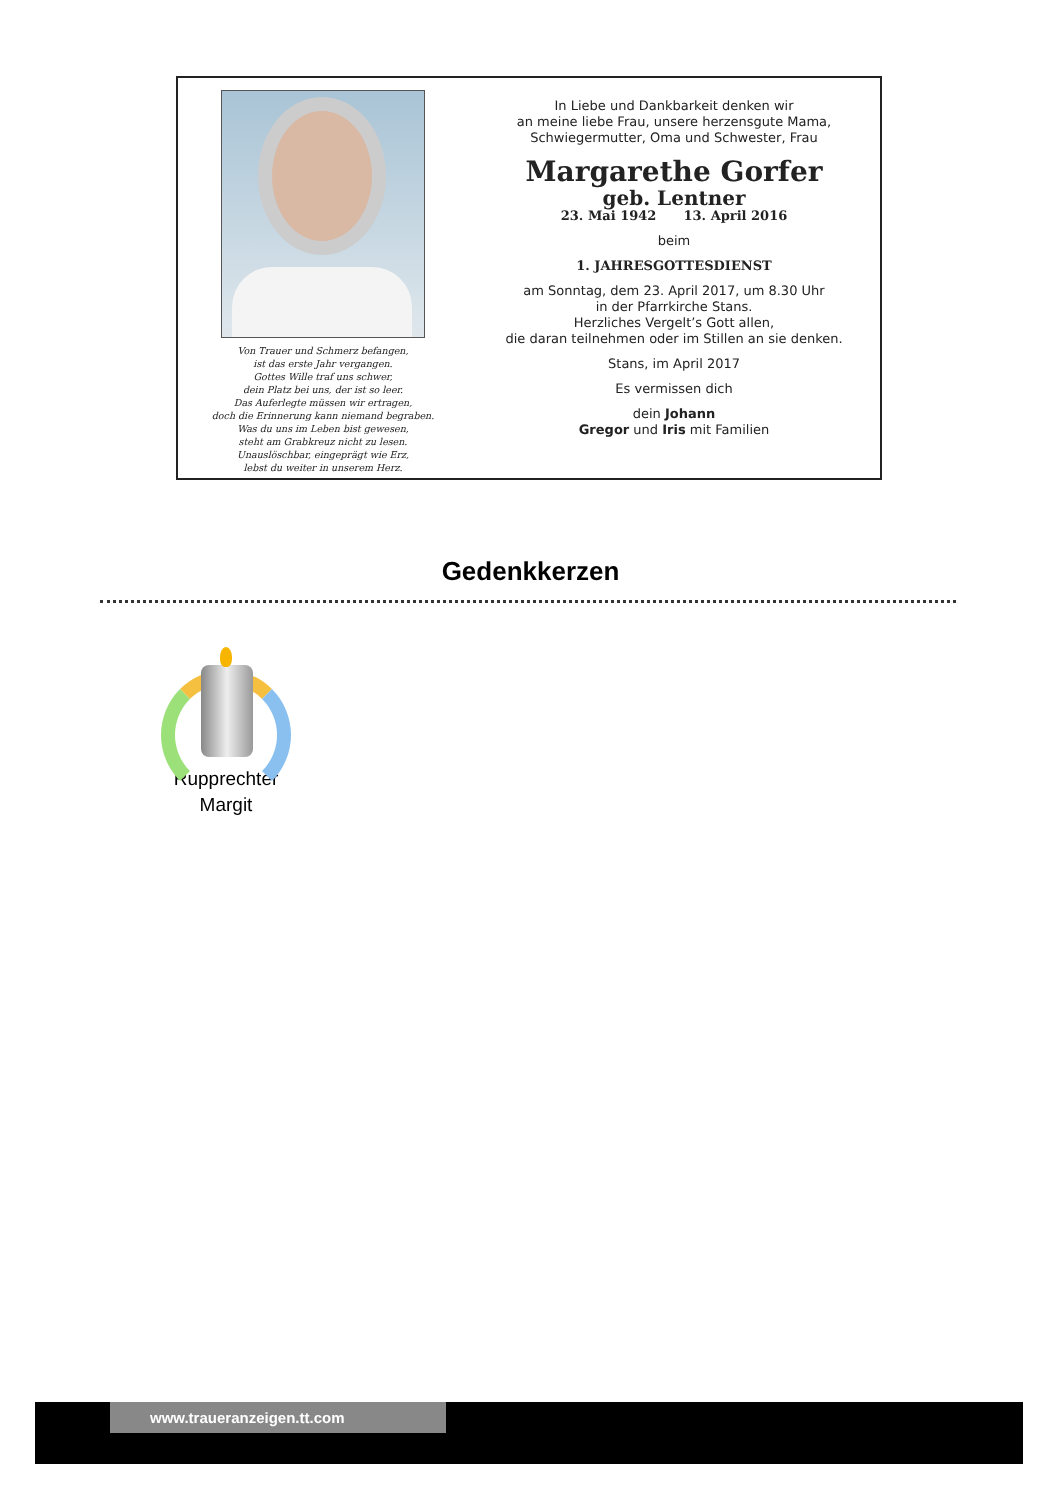Von Trauer und Schmerz befangen,
ist das erste Jahr vergangen.
Gottes Wille traf uns schwer,
dein Platz bei uns, der ist so leer.
Das Auferlegte müssen wir ertragen,
doch die Erinnerung kann niemand begraben.
Was du uns im Leben bist gewesen,
steht am Grabkreuz nicht zu lesen.
Unauslöschbar, eingeprägt wie Erz,
lebst du weiter in unserem Herz.
In Liebe und Dankbarkeit denken wir
an meine liebe Frau, unsere herzensgute Mama,
Schwiegermutter, Oma und Schwester, Frau
Margarethe Gorfer
geb. Lentner
23. Mai 1942 13. April 2016
beim
1. JAHRESGOTTESDIENST
am Sonntag, dem 23. April 2017, um 8.30 Uhr
in der Pfarrkirche Stans.
Herzliches Vergelt’s Gott allen,
die daran teilnehmen oder im Stillen an sie denken.
Stans, im April 2017
Es vermissen dich
dein Johann
Gregor und Iris mit Familien
Gedenkkerzen
Rupprechter
Margit
www.traueranzeigen.tt.com